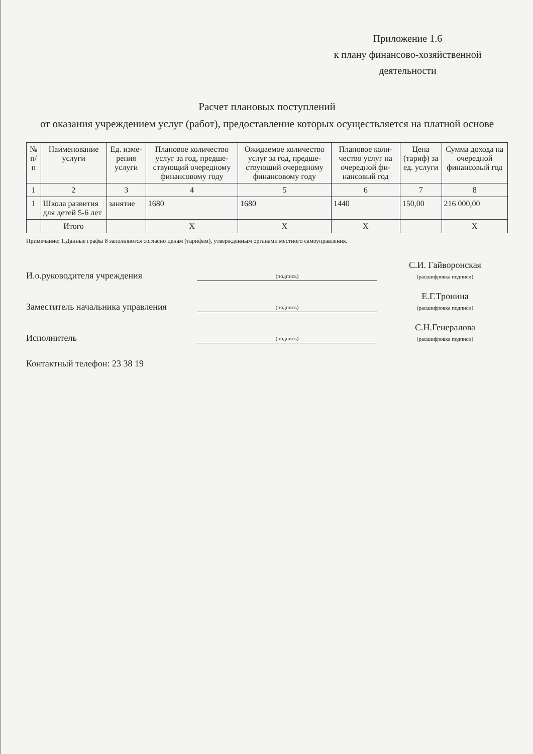Приложение 1.6
к плану финансово-хозяйственной
деятельности
Расчет плановых поступлений
от оказания учреждением услуг (работ), предоставление которых осуществляется на платной основе
| № п/п | Наименование услуги | Ед. изме-рения услуги | Плановое количество услуг за год, предше-ствующий очередному финансовому году | Ожидаемое количество услуг за год, предше-ствующий очередному финансовому году | Плановое коли-чество услуг на очередной фи-нансовый год | Цена (тариф) за ед. услуги | Сумма дохода на очередной финансовый год |
| --- | --- | --- | --- | --- | --- | --- | --- |
| 1 | 2 | 3 | 4 | 5 | 6 | 7 | 8 |
| 1 | Школа развития для детей 5-6 лет | занятие | 1680 | 1680 | 1440 | 150,00 | 216 000,00 |
| | Итого | | Х | Х | Х | | Х |
Примечание: 1.Данные графы 8 заполняются согласно ценам (тарифам), утвержденным органами местного самоуправления.
И.о.руководителя учреждения
(подпись)
С.И. Гайворонская
(расшифровка подписи)
Заместитель начальника управления
(подпись)
Е.Г.Тронина
(расшифровка подписи)
Исполнитель
(подпись)
С.Н.Генералова
(расшифровка подписи)
Контактный телефон: 23 38 19